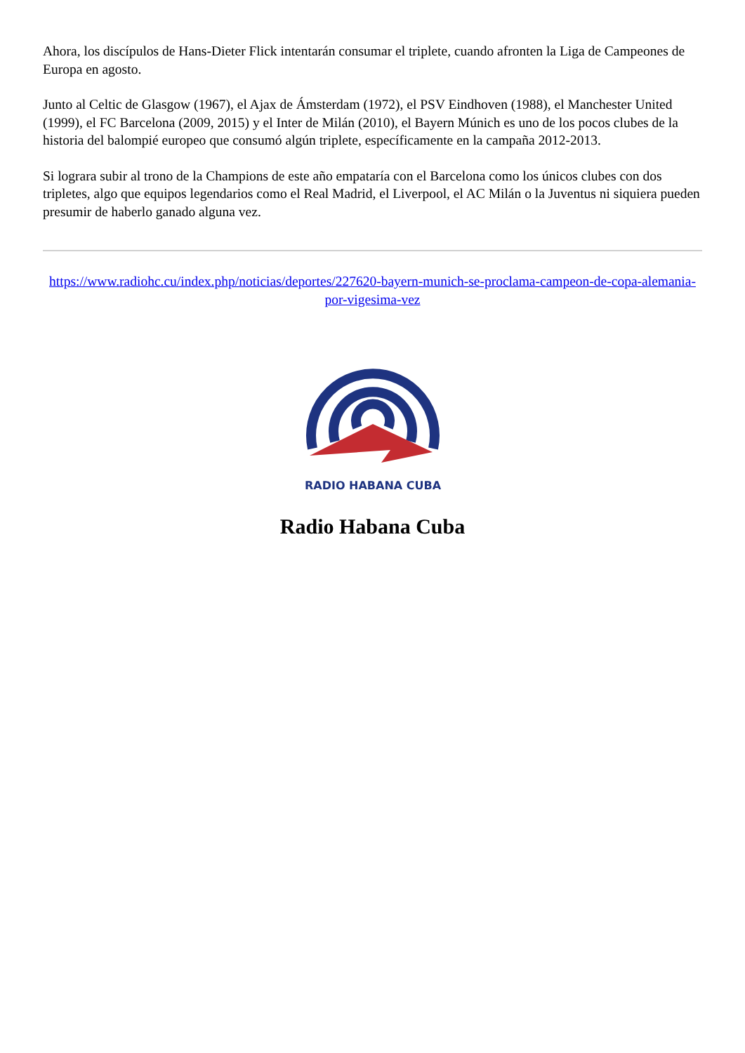Ahora, los discípulos de Hans-Dieter Flick intentarán consumar el triplete, cuando afronten la Liga de Campeones de Europa en agosto.
Junto al Celtic de Glasgow (1967), el Ajax de Ámsterdam (1972), el PSV Eindhoven (1988), el Manchester United (1999), el FC Barcelona (2009, 2015) y el Inter de Milán (2010), el Bayern Múnich es uno de los pocos clubes de la historia del balompié europeo que consumó algún triplete, específicamente en la campaña 2012-2013.
Si lograra subir al trono de la Champions de este año empataría con el Barcelona como los únicos clubes con dos tripletes, algo que equipos legendarios como el Real Madrid, el Liverpool, el AC Milán o la Juventus ni siquiera pueden presumir de haberlo ganado alguna vez.
https://www.radiohc.cu/index.php/noticias/deportes/227620-bayern-munich-se-proclama-campeon-de-copa-alemania-por-vigesima-vez
RADIO HABANA CUBA
Radio Habana Cuba